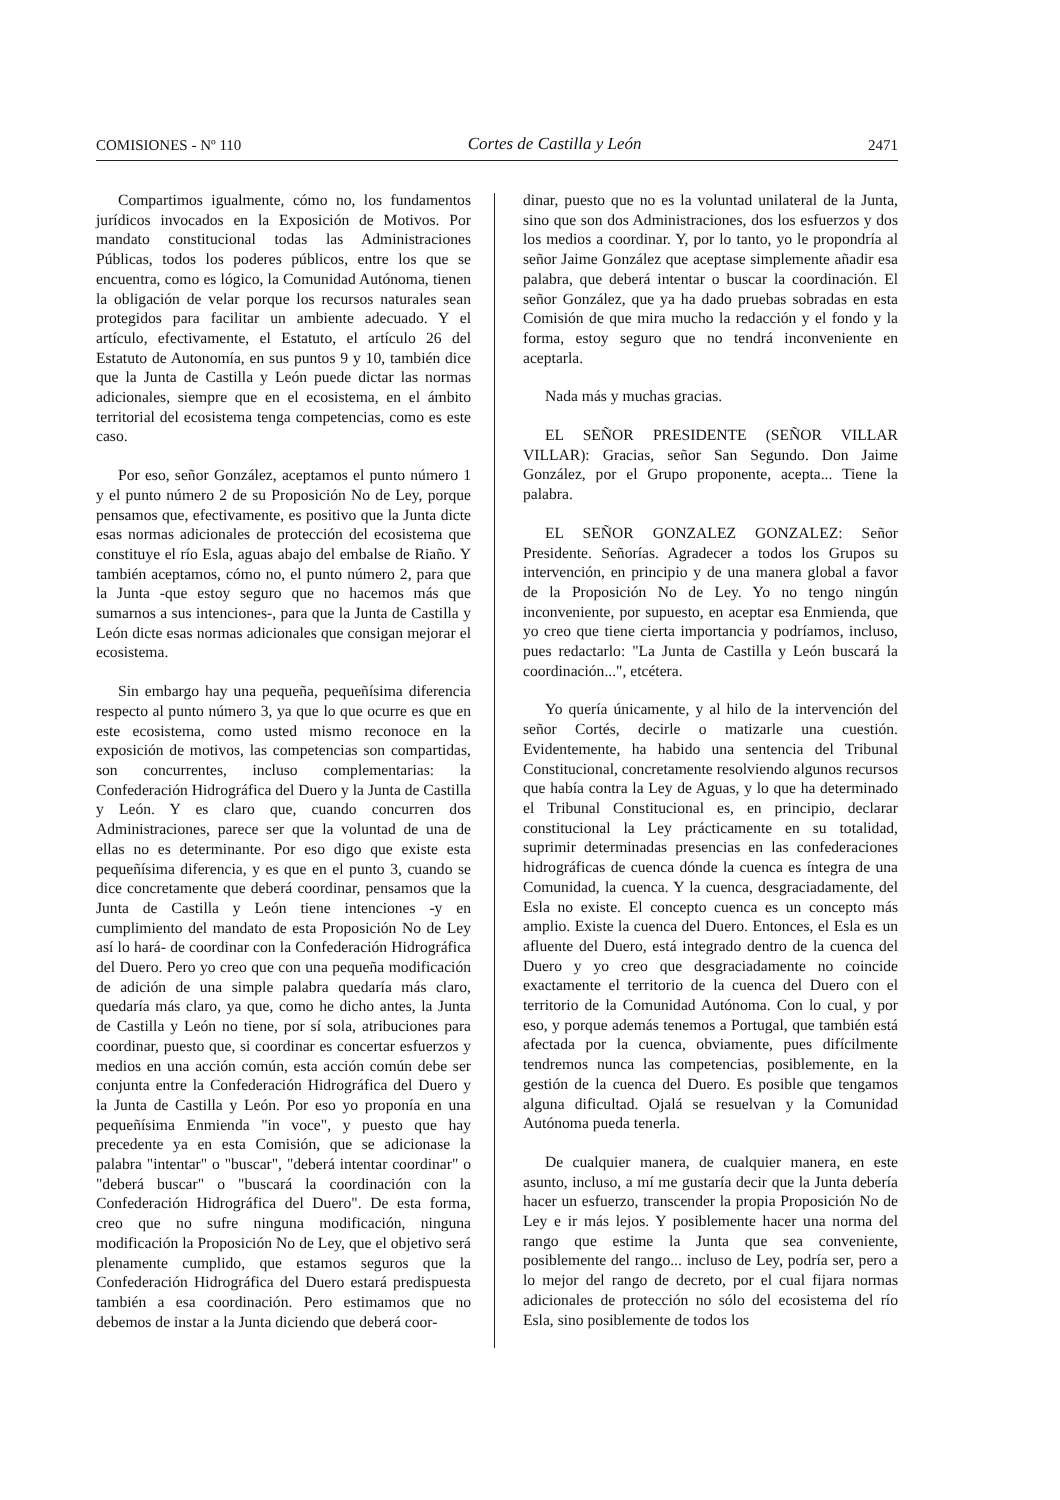COMISIONES - Nº 110 Cortes de Castilla y León 2471
Compartimos igualmente, cómo no, los fundamentos jurídicos invocados en la Exposición de Motivos. Por mandato constitucional todas las Administraciones Públicas, todos los poderes públicos, entre los que se encuentra, como es lógico, la Comunidad Autónoma, tienen la obligación de velar porque los recursos naturales sean protegidos para facilitar un ambiente adecuado. Y el artículo, efectivamente, el Estatuto, el artículo 26 del Estatuto de Autonomía, en sus puntos 9 y 10, también dice que la Junta de Castilla y León puede dictar las normas adicionales, siempre que en el ecosistema, en el ámbito territorial del ecosistema tenga competencias, como es este caso.
Por eso, señor González, aceptamos el punto número 1 y el punto número 2 de su Proposición No de Ley, porque pensamos que, efectivamente, es positivo que la Junta dicte esas normas adicionales de protección del ecosistema que constituye el río Esla, aguas abajo del embalse de Riaño. Y también aceptamos, cómo no, el punto número 2, para que la Junta -que estoy seguro que no hacemos más que sumarnos a sus intenciones-, para que la Junta de Castilla y León dicte esas normas adicionales que consigan mejorar el ecosistema.
Sin embargo hay una pequeña, pequeñísima diferencia respecto al punto número 3, ya que lo que ocurre es que en este ecosistema, como usted mismo reconoce en la exposición de motivos, las competencias son compartidas, son concurrentes, incluso complementarias: la Confederación Hidrográfica del Duero y la Junta de Castilla y León. Y es claro que, cuando concurren dos Administraciones, parece ser que la voluntad de una de ellas no es determinante. Por eso digo que existe esta pequeñísima diferencia, y es que en el punto 3, cuando se dice concretamente que deberá coordinar, pensamos que la Junta de Castilla y León tiene intenciones -y en cumplimiento del mandato de esta Proposición No de Ley así lo hará- de coordinar con la Confederación Hidrográfica del Duero. Pero yo creo que con una pequeña modificación de adición de una simple palabra quedaría más claro, quedaría más claro, ya que, como he dicho antes, la Junta de Castilla y León no tiene, por sí sola, atribuciones para coordinar, puesto que, si coordinar es concertar esfuerzos y medios en una acción común, esta acción común debe ser conjunta entre la Confederación Hidrográfica del Duero y la Junta de Castilla y León. Por eso yo proponía en una pequeñísima Enmienda "in voce", y puesto que hay precedente ya en esta Comisión, que se adicionase la palabra "intentar" o "buscar", "deberá intentar coordinar" o "deberá buscar" o "buscará la coordinación con la Confederación Hidrográfica del Duero". De esta forma, creo que no sufre ninguna modificación, ninguna modificación la Proposición No de Ley, que el objetivo será plenamente cumplido, que estamos seguros que la Confederación Hidrográfica del Duero estará predispuesta también a esa coordinación. Pero estimamos que no debemos de instar a la Junta diciendo que deberá coor-
dinar, puesto que no es la voluntad unilateral de la Junta, sino que son dos Administraciones, dos los esfuerzos y dos los medios a coordinar. Y, por lo tanto, yo le propondría al señor Jaime González que aceptase simplemente añadir esa palabra, que deberá intentar o buscar la coordinación. El señor González, que ya ha dado pruebas sobradas en esta Comisión de que mira mucho la redacción y el fondo y la forma, estoy seguro que no tendrá inconveniente en aceptarla.
Nada más y muchas gracias.
EL SEÑOR PRESIDENTE (SEÑOR VILLAR VILLAR): Gracias, señor San Segundo. Don Jaime González, por el Grupo proponente, acepta... Tiene la palabra.
EL SEÑOR GONZALEZ GONZALEZ: Señor Presidente. Señorías. Agradecer a todos los Grupos su intervención, en principio y de una manera global a favor de la Proposición No de Ley. Yo no tengo ningún inconveniente, por supuesto, en aceptar esa Enmienda, que yo creo que tiene cierta importancia y podríamos, incluso, pues redactarlo: "La Junta de Castilla y León buscará la coordinación...", etcétera.
Yo quería únicamente, y al hilo de la intervención del señor Cortés, decirle o matizarle una cuestión. Evidentemente, ha habido una sentencia del Tribunal Constitucional, concretamente resolviendo algunos recursos que había contra la Ley de Aguas, y lo que ha determinado el Tribunal Constitucional es, en principio, declarar constitucional la Ley prácticamente en su totalidad, suprimir determinadas presencias en las confederaciones hidrográficas de cuenca dónde la cuenca es íntegra de una Comunidad, la cuenca. Y la cuenca, desgraciadamente, del Esla no existe. El concepto cuenca es un concepto más amplio. Existe la cuenca del Duero. Entonces, el Esla es un afluente del Duero, está integrado dentro de la cuenca del Duero y yo creo que desgraciadamente no coincide exactamente el territorio de la cuenca del Duero con el territorio de la Comunidad Autónoma. Con lo cual, y por eso, y porque además tenemos a Portugal, que también está afectada por la cuenca, obviamente, pues difícilmente tendremos nunca las competencias, posiblemente, en la gestión de la cuenca del Duero. Es posible que tengamos alguna dificultad. Ojalá se resuelvan y la Comunidad Autónoma pueda tenerla.
De cualquier manera, de cualquier manera, en este asunto, incluso, a mí me gustaría decir que la Junta debería hacer un esfuerzo, transcender la propia Proposición No de Ley e ir más lejos. Y posiblemente hacer una norma del rango que estime la Junta que sea conveniente, posiblemente del rango... incluso de Ley, podría ser, pero a lo mejor del rango de decreto, por el cual fijara normas adicionales de protección no sólo del ecosistema del río Esla, sino posiblemente de todos los